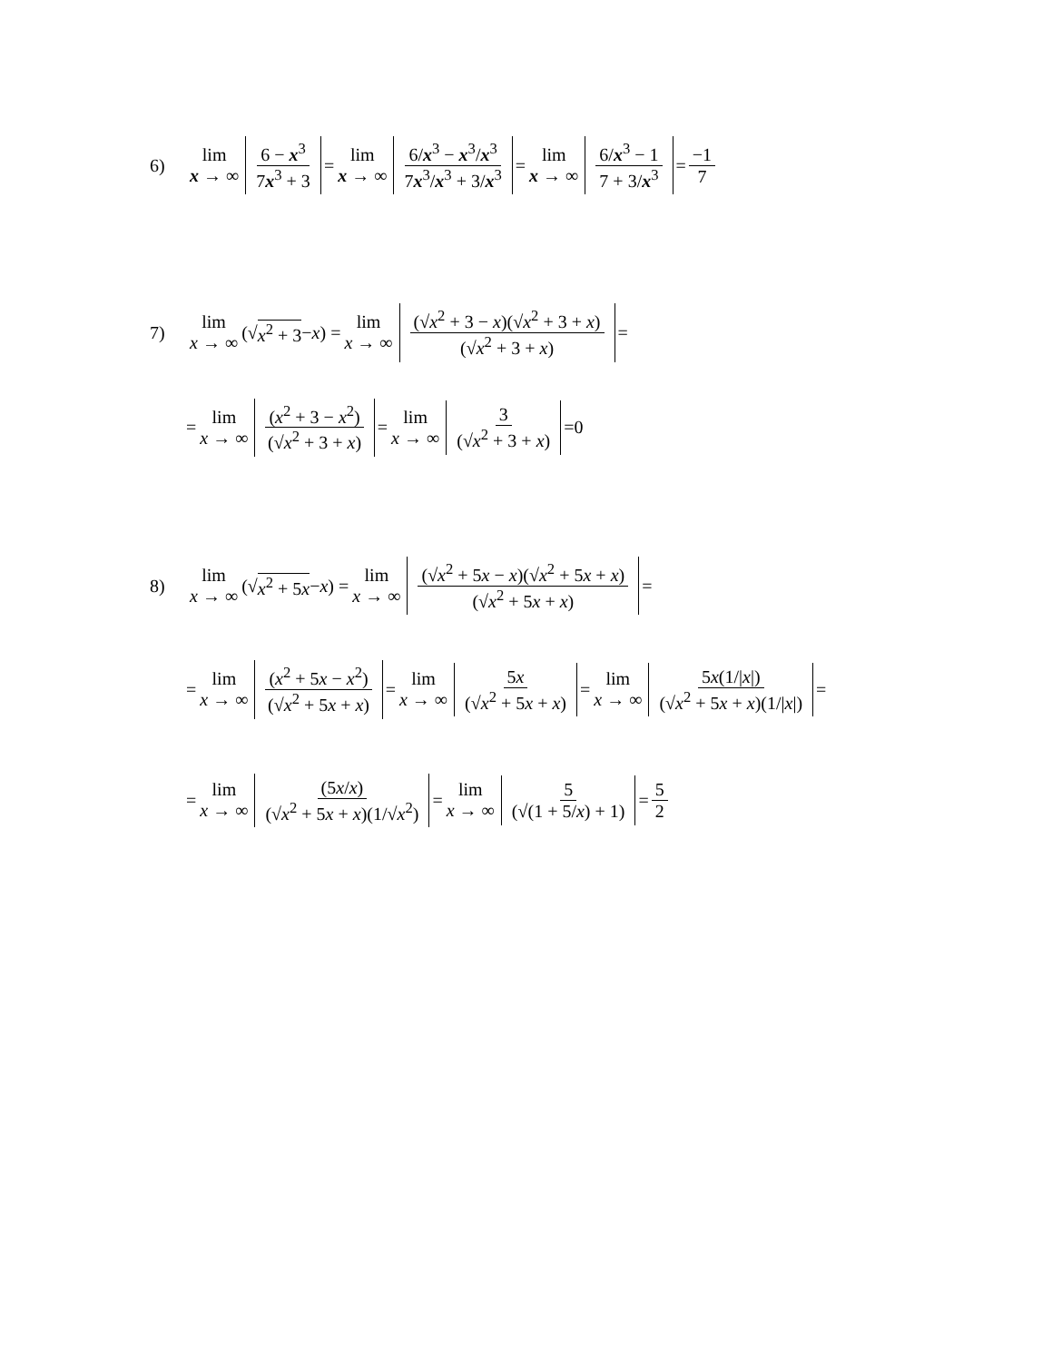6) lim x → ∞ 6 − x<sup>3</sup> 7x<sup>3</sup> + 3 = lim x → ∞ 6/x<sup>3</sup> − x<sup>3</sup>/x<sup>3</sup> 7x<sup>3</sup>/x<sup>3</sup> + 3/x<sup>3</sup> = lim x → ∞ 6/x<sup>3</sup> − 1 7 + 3/x<sup>3</sup> = −1 7
7) lim x → ∞ (√ x<sup>2</sup> + 3 − x) = lim x → ∞ (√x<sup>2</sup> + 3 − x)(√x<sup>2</sup> + 3 + x) (√x<sup>2</sup> + 3 + x) =
= lim x → ∞ (x<sup>2</sup> + 3 − x<sup>2</sup>) (√x<sup>2</sup> + 3 + x) = lim x → ∞ 3 (√x<sup>2</sup> + 3 + x) =0
8) lim x → ∞ (√ x<sup>2</sup> + 5x − x) = lim x → ∞ (√x<sup>2</sup> + 5x − x)(√x<sup>2</sup> + 5x + x) (√x<sup>2</sup> + 5x + x) =
= lim x → ∞ (x<sup>2</sup> + 5x − x<sup>2</sup>) (√x<sup>2</sup> + 5x + x) = lim x → ∞ 5x (√x<sup>2</sup> + 5x + x) = lim x → ∞ 5x(1/|x|) (√x<sup>2</sup> + 5x + x)(1/|x|) =
= lim x → ∞ (5x/x) (√x<sup>2</sup> + 5x + x)(1/√x<sup>2</sup>) = lim x → ∞ 5 (√(1 + 5/x) + 1) = 5 2